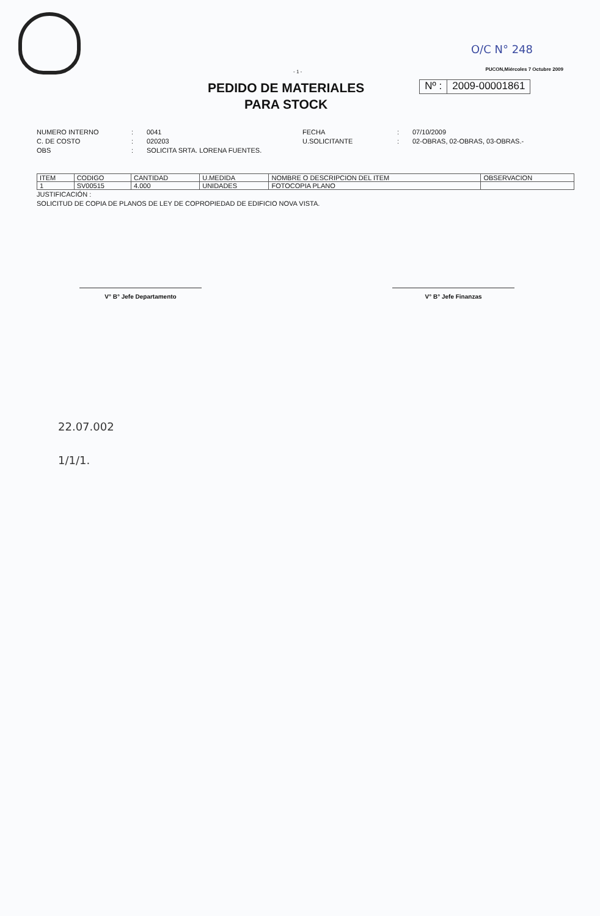O/C N° 248
PUCON,Miércoles 7 Octubre 2009
- 1 -
PEDIDO DE MATERIALES
PARA STOCK
Nº : 2009-00001861
NUMERO INTERNO
:
0041
FECHA
:
07/10/2009
C. DE COSTO
:
020203
U.SOLICITANTE
:
02-OBRAS, 02-OBRAS, 03-OBRAS.-
OBS
:
SOLICITA SRTA. LORENA FUENTES.
| ITEM | CODIGO | CANTIDAD | U.MEDIDA | NOMBRE O DESCRIPCION DEL ITEM | OBSERVACION |
| --- | --- | --- | --- | --- | --- |
| 1 | SV00515 | 4.000 | UNIDADES | FOTOCOPIA PLANO | |
JUSTIFICACIÓN :
SOLICITUD DE COPIA DE PLANOS DE LEY DE COPROPIEDAD DE EDIFICIO NOVA VISTA.
V° B° Jefe Departamento V° B° Jefe Finanzas
22.07.002
1/1/1.